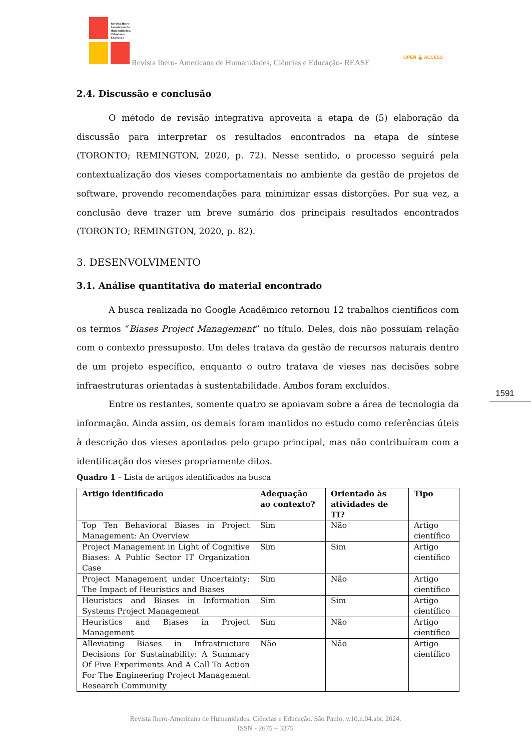Revista Ibero-
Americana de
Humanidades,
Ciências e
Educação
Revista Ibero- Americana de Humanidades, Ciências e Educação- REASE
OPEN 🔓 ACCESS
2.4. Discussão e conclusão
O método de revisão integrativa aproveita a etapa de (5) elaboração da discussão para interpretar os resultados encontrados na etapa de síntese (TORONTO; REMINGTON, 2020, p. 72). Nesse sentido, o processo seguirá pela contextualização dos vieses comportamentais no ambiente da gestão de projetos de software, provendo recomendações para minimizar essas distorções. Por sua vez, a conclusão deve trazer um breve sumário dos principais resultados encontrados (TORONTO; REMINGTON, 2020, p. 82).
3. DESENVOLVIMENTO
3.1. Análise quantitativa do material encontrado
A busca realizada no Google Acadêmico retornou 12 trabalhos científicos com os termos “Biases Project Management” no título. Deles, dois não possuíam relação com o contexto pressuposto. Um deles tratava da gestão de recursos naturais dentro de um projeto específico, enquanto o outro tratava de vieses nas decisões sobre infraestruturas orientadas à sustentabilidade. Ambos foram excluídos.
Entre os restantes, somente quatro se apoiavam sobre a área de tecnologia da informação. Ainda assim, os demais foram mantidos no estudo como referências úteis à descrição dos vieses apontados pelo grupo principal, mas não contribuíram com a identificação dos vieses propriamente ditos.
Quadro 1 – Lista de artigos identificados na busca
| Artigo identificado | Adequação ao contexto? | Orientado às atividades de TI? | Tipo |
| --- | --- | --- | --- |
| Top Ten Behavioral Biases in Project Management: An Overview | Sim | Não | Artigo científico |
| Project Management in Light of Cognitive Biases: A Public Sector IT Organization Case | Sim | Sim | Artigo científico |
| Project Management under Uncertainty: The Impact of Heuristics and Biases | Sim | Não | Artigo científico |
| Heuristics and Biases in Information Systems Project Management | Sim | Sim | Artigo científico |
| Heuristics and Biases in Project Management | Sim | Não | Artigo científico |
| Alleviating Biases in Infrastructure Decisions for Sustainability: A Summary Of Five Experiments And A Call To Action For The Engineering Project Management Research Community | Não | Não | Artigo científico |
1591
Revista Ibero-Americana de Humanidades, Ciências e Educação. São Paulo, v.10.n.04.abr. 2024.
ISSN - 2675 – 3375